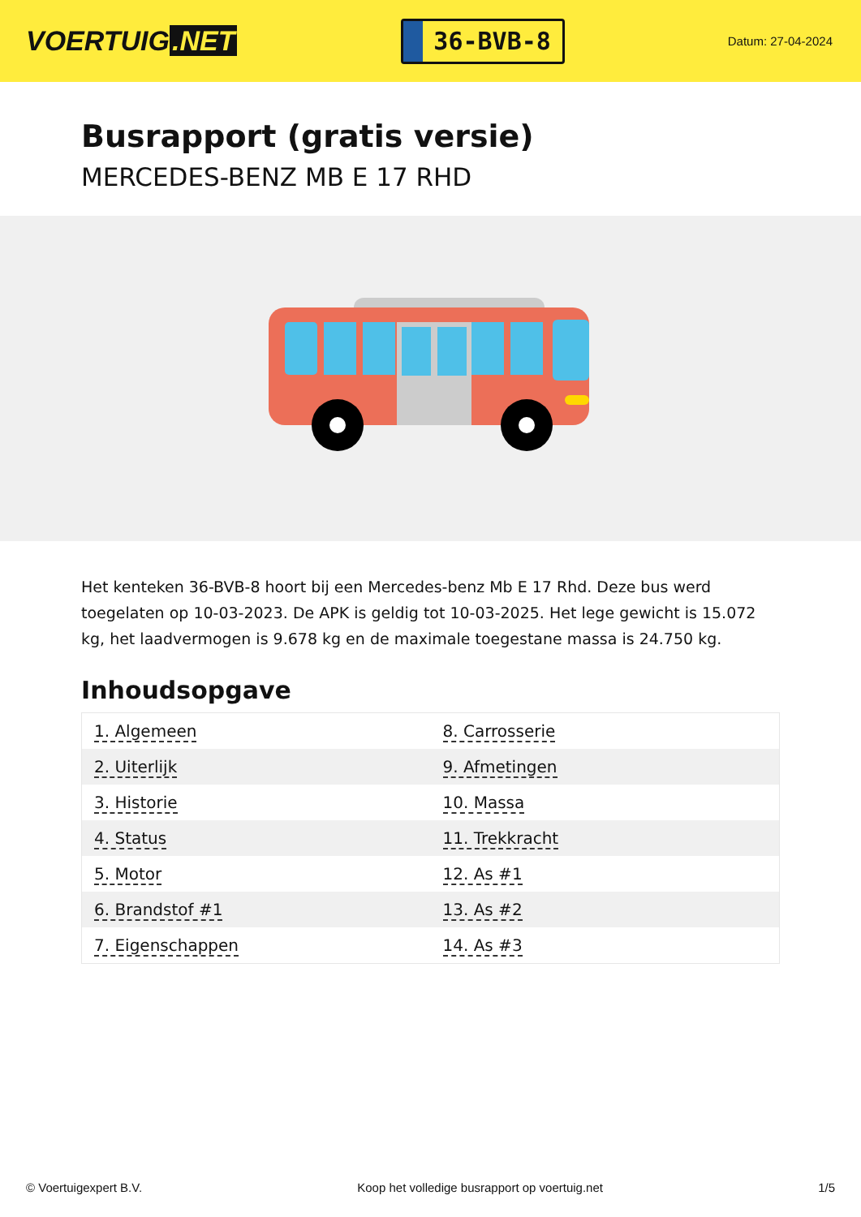VOERTUIG.NET
36-BVB-8
Datum: 27-04-2024
Busrapport (gratis versie)
MERCEDES-BENZ MB E 17 RHD
Het kenteken 36-BVB-8 hoort bij een Mercedes-benz Mb E 17 Rhd. Deze bus werd toegelaten op 10-03-2023. De APK is geldig tot 10-03-2025. Het lege gewicht is 15.072 kg, het laadvermogen is 9.678 kg en de maximale toegestane massa is 24.750 kg.
Inhoudsopgave
| 1. Algemeen | 8. Carrosserie |
| 2. Uiterlijk | 9. Afmetingen |
| 3. Historie | 10. Massa |
| 4. Status | 11. Trekkracht |
| 5. Motor | 12. As #1 |
| 6. Brandstof #1 | 13. As #2 |
| 7. Eigenschappen | 14. As #3 |
© Voertuigexpert B.V. Koop het volledige busrapport op voertuig.net 1/5